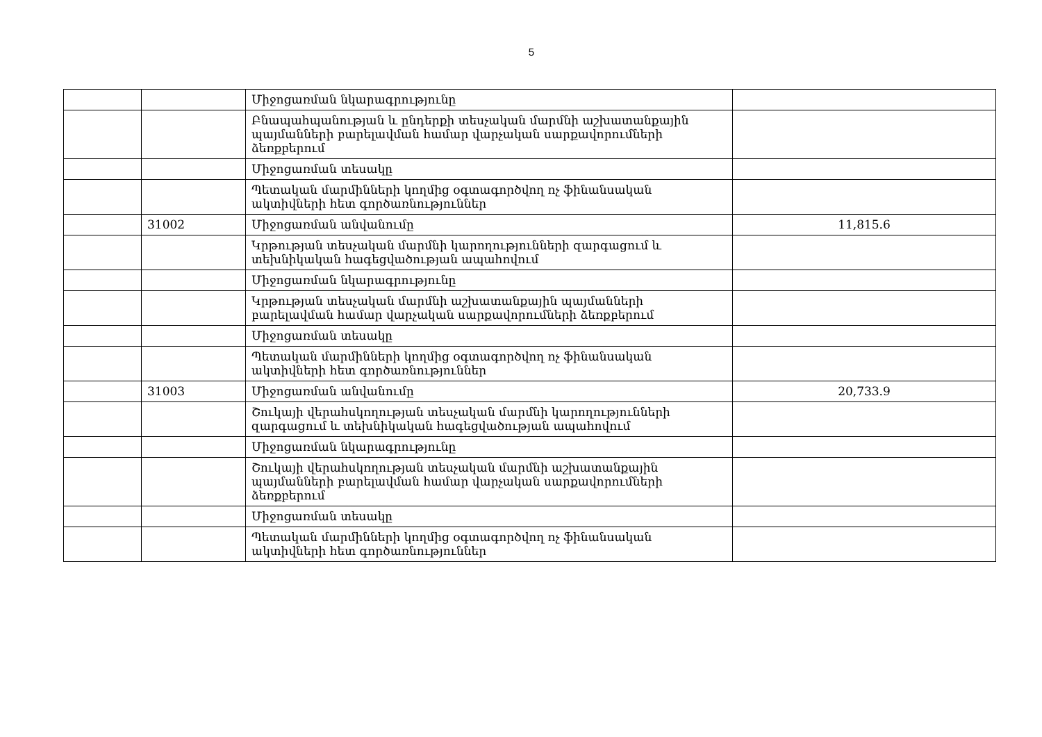5
| | | Միջոցառման նկարագրությունը | |
| | | Բնապահպանության և ընդերքի տեսչական մարմնի աշխատանքային պայմանների բարելավման համար վարչական սարքավորումների ձեռքբերում | |
| | | Միջոցառման տեսակը | |
| | | Պետական մարմինների կողմից օգտագործվող ոչ ֆինանսական ակտիվների հետ գործառնություններ | |
| | 31002 | Միջոցառման անվանումը | 11,815.6 |
| | | Կրթության տեսչական մարմնի կարողությունների զարգացում և տեխնիկական հագեցվածության ապահովում | |
| | | Միջոցառման նկարագրությունը | |
| | | Կրթության տեսչական մարմնի աշխատանքային պայմանների բարելավման համար վարչական սարքավորումների ձեռքբերում | |
| | | Միջոցառման տեսակը | |
| | | Պետական մարմինների կողմից օգտագործվող ոչ ֆինանսական ակտիվների հետ գործառնություններ | |
| | 31003 | Միջոցառման անվանումը | 20,733.9 |
| | | Շուկայի վերահսկողության տեսչական մարմնի կարողությունների զարգացում և տեխնիկական հագեցվածության ապահովում | |
| | | Միջոցառման նկարագրությունը | |
| | | Շուկայի վերահսկողության տեսչական մարմնի աշխատանքային պայմանների բարելավման համար վարչական սարքավորումների ձեռքբերում | |
| | | Միջոցառման տեսակը | |
| | | Պետական մարմինների կողմից օգտագործվող ոչ ֆինանսական ակտիվների հետ գործառնություններ | |